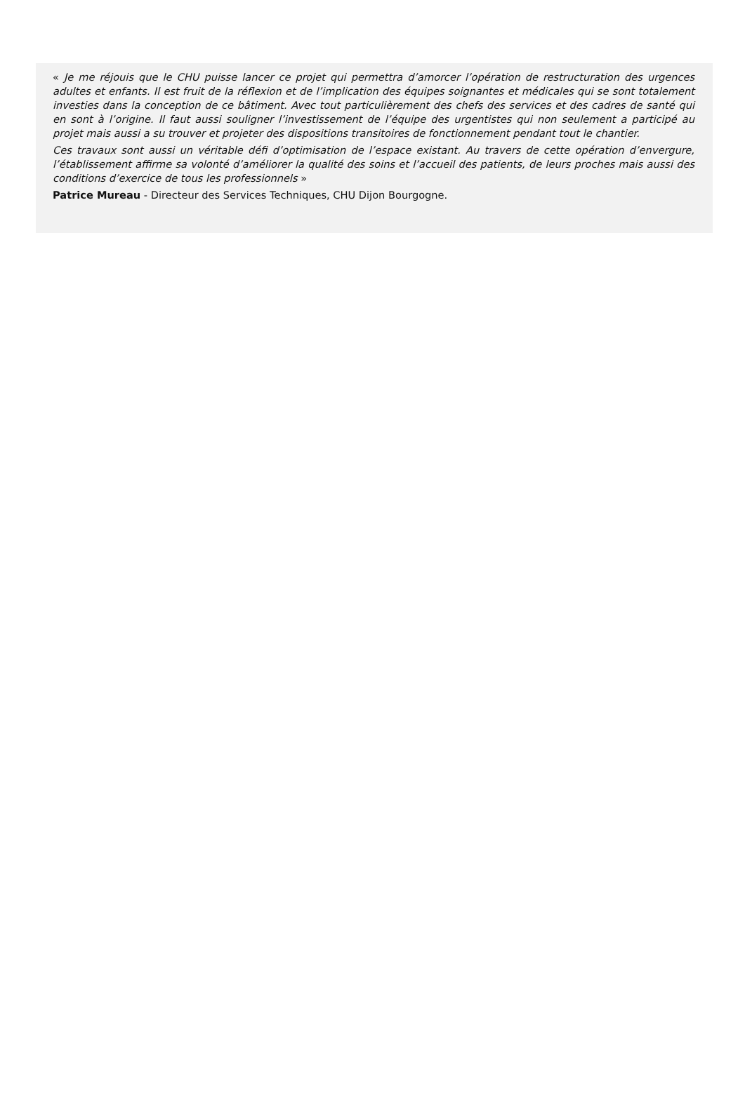« Je me réjouis que le CHU puisse lancer ce projet qui permettra d’amorcer l’opération de restructuration des urgences adultes et enfants. Il est fruit de la réflexion et de l’implication des équipes soignantes et médicales qui se sont totalement investies dans la conception de ce bâtiment. Avec tout particulièrement des chefs des services et des cadres de santé qui en sont à l’origine. Il faut aussi souligner l’investissement de l’équipe des urgentistes qui non seulement a participé au projet mais aussi a su trouver et projeter des dispositions transitoires de fonctionnement pendant tout le chantier.
Ces travaux sont aussi un véritable défi d’optimisation de l’espace existant. Au travers de cette opération d’envergure, l’établissement affirme sa volonté d’améliorer la qualité des soins et l’accueil des patients, de leurs proches mais aussi des conditions d’exercice de tous les professionnels »
Patrice Mureau - Directeur des Services Techniques, CHU Dijon Bourgogne.